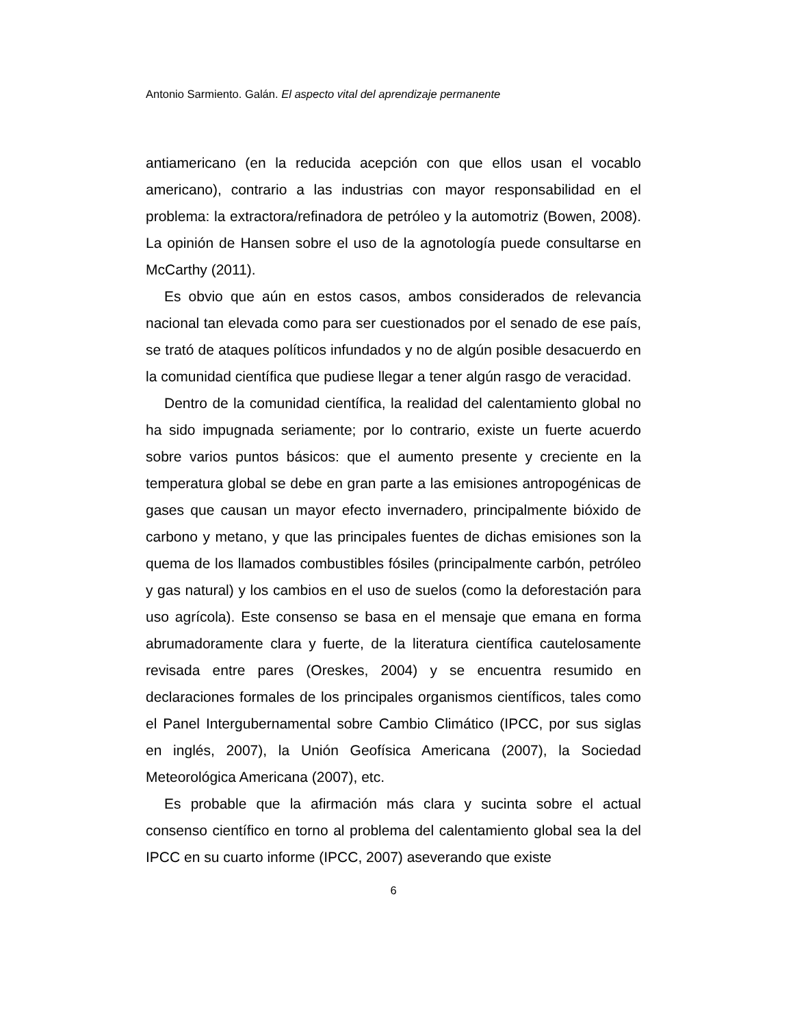Antonio Sarmiento. Galán. El aspecto vital del aprendizaje permanente
antiamericano (en la reducida acepción con que ellos usan el vocablo americano), contrario a las industrias con mayor responsabilidad en el problema: la extractora/refinadora de petróleo y la automotriz (Bowen, 2008). La opinión de Hansen sobre el uso de la agnotología puede consultarse en McCarthy (2011).
Es obvio que aún en estos casos, ambos considerados de relevancia nacional tan elevada como para ser cuestionados por el senado de ese país, se trató de ataques políticos infundados y no de algún posible desacuerdo en la comunidad científica que pudiese llegar a tener algún rasgo de veracidad.
Dentro de la comunidad científica, la realidad del calentamiento global no ha sido impugnada seriamente; por lo contrario, existe un fuerte acuerdo sobre varios puntos básicos: que el aumento presente y creciente en la temperatura global se debe en gran parte a las emisiones antropogénicas de gases que causan un mayor efecto invernadero, principalmente bióxido de carbono y metano, y que las principales fuentes de dichas emisiones son la quema de los llamados combustibles fósiles (principalmente carbón, petróleo y gas natural) y los cambios en el uso de suelos (como la deforestación para uso agrícola). Este consenso se basa en el mensaje que emana en forma abrumadoramente clara y fuerte, de la literatura científica cautelosamente revisada entre pares (Oreskes, 2004) y se encuentra resumido en declaraciones formales de los principales organismos científicos, tales como el Panel Intergubernamental sobre Cambio Climático (IPCC, por sus siglas en inglés, 2007), la Unión Geofísica Americana (2007), la Sociedad Meteorológica Americana (2007), etc.
Es probable que la afirmación más clara y sucinta sobre el actual consenso científico en torno al problema del calentamiento global sea la del IPCC en su cuarto informe (IPCC, 2007) aseverando que existe
6